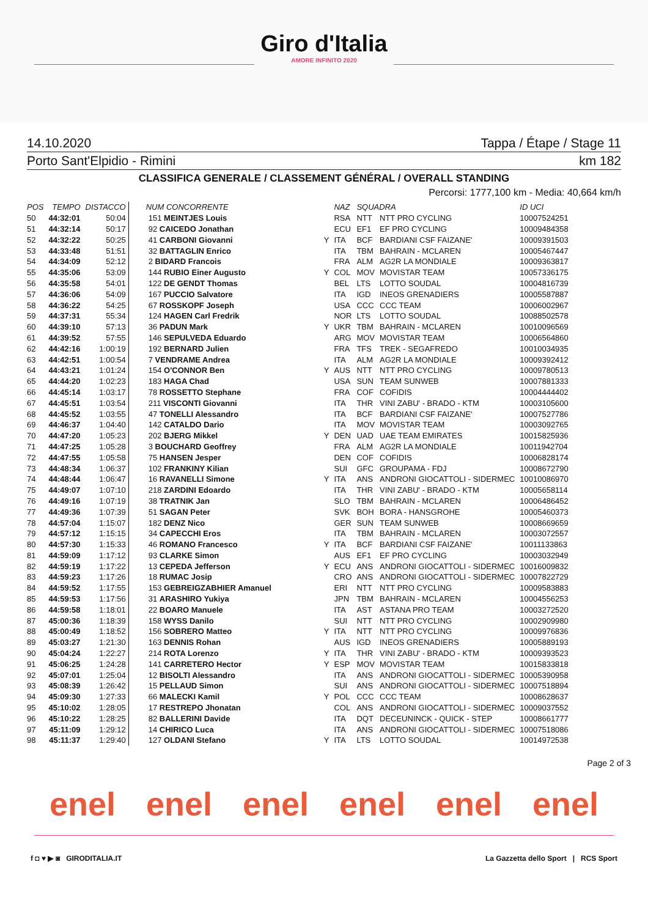Giro d'Italia
AMORE INFINITO 2020
14.10.2020 Tappa / Étape / Stage 11
Porto Sant'Elpidio - Rimini km 182
CLASSIFICA GENERALE / CLASSEMENT GÉNÉRAL / OVERALL STANDING
Percorsi: 1777,100 km - Media: 40,664 km/h
| POS | TEMPO | DISTACCO | NUM CONCORRENTE | | | NAZ | SQUADRA | | ID UCI |
| --- | --- | --- | --- | --- | --- | --- | --- | --- | --- |
| 50 | 44:32:01 | 50:04 | 151 MEINTJES Louis | | | RSA | NTT | NTT PRO CYCLING | 10007524251 |
| 51 | 44:32:14 | 50:17 | 92 CAICEDO Jonathan | | | ECU | EF1 | EF PRO CYCLING | 10009484358 |
| 52 | 44:32:22 | 50:25 | 41 CARBONI Giovanni | | Y | ITA | BCF | BARDIANI CSF FAIZANE' | 10009391503 |
| 53 | 44:33:48 | 51:51 | 32 BATTAGLIN Enrico | | | ITA | TBM | BAHRAIN - MCLAREN | 10005467447 |
| 54 | 44:34:09 | 52:12 | 2 BIDARD Francois | | | FRA | ALM | AG2R LA MONDIALE | 10009363817 |
| 55 | 44:35:06 | 53:09 | 144 RUBIO Einer Augusto | | Y | COL | MOV | MOVISTAR TEAM | 10057336175 |
| 56 | 44:35:58 | 54:01 | 122 DE GENDT Thomas | | | BEL | LTS | LOTTO SOUDAL | 10004816739 |
| 57 | 44:36:06 | 54:09 | 167 PUCCIO Salvatore | | | ITA | IGD | INEOS GRENADIERS | 10005587887 |
| 58 | 44:36:22 | 54:25 | 67 ROSSKOPF Joseph | | | USA | CCC | CCC TEAM | 10006002967 |
| 59 | 44:37:31 | 55:34 | 124 HAGEN Carl Fredrik | | | NOR | LTS | LOTTO SOUDAL | 10088502578 |
| 60 | 44:39:10 | 57:13 | 36 PADUN Mark | | Y | UKR | TBM | BAHRAIN - MCLAREN | 10010096569 |
| 61 | 44:39:52 | 57:55 | 146 SEPULVEDA Eduardo | | | ARG | MOV | MOVISTAR TEAM | 10006564860 |
| 62 | 44:42:16 | 1:00:19 | 192 BERNARD Julien | | | FRA | TFS | TREK - SEGAFREDO | 10010034935 |
| 63 | 44:42:51 | 1:00:54 | 7 VENDRAME Andrea | | | ITA | ALM | AG2R LA MONDIALE | 10009392412 |
| 64 | 44:43:21 | 1:01:24 | 154 O'CONNOR Ben | | Y | AUS | NTT | NTT PRO CYCLING | 10009780513 |
| 65 | 44:44:20 | 1:02:23 | 183 HAGA Chad | | | USA | SUN | TEAM SUNWEB | 10007881333 |
| 66 | 44:45:14 | 1:03:17 | 78 ROSSETTO Stephane | | | FRA | COF | COFIDIS | 10004444402 |
| 67 | 44:45:51 | 1:03:54 | 211 VISCONTI Giovanni | | | ITA | THR | VINI ZABU' - BRADO - KTM | 10003105600 |
| 68 | 44:45:52 | 1:03:55 | 47 TONELLI Alessandro | | | ITA | BCF | BARDIANI CSF FAIZANE' | 10007527786 |
| 69 | 44:46:37 | 1:04:40 | 142 CATALDO Dario | | | ITA | MOV | MOVISTAR TEAM | 10003092765 |
| 70 | 44:47:20 | 1:05:23 | 202 BJERG Mikkel | | Y | DEN | UAD | UAE TEAM EMIRATES | 10015825936 |
| 71 | 44:47:25 | 1:05:28 | 3 BOUCHARD Geoffrey | | | FRA | ALM | AG2R LA MONDIALE | 10011942704 |
| 72 | 44:47:55 | 1:05:58 | 75 HANSEN Jesper | | | DEN | COF | COFIDIS | 10006828174 |
| 73 | 44:48:34 | 1:06:37 | 102 FRANKINY Kilian | | | SUI | GFC | GROUPAMA - FDJ | 10008672790 |
| 74 | 44:48:44 | 1:06:47 | 16 RAVANELLI Simone | | Y | ITA | ANS | ANDRONI GIOCATTOLI - SIDERMEC | 10010086970 |
| 75 | 44:49:07 | 1:07:10 | 218 ZARDINI Edoardo | | | ITA | THR | VINI ZABU' - BRADO - KTM | 10005658114 |
| 76 | 44:49:16 | 1:07:19 | 38 TRATNIK Jan | | | SLO | TBM | BAHRAIN - MCLAREN | 10006486452 |
| 77 | 44:49:36 | 1:07:39 | 51 SAGAN Peter | | | SVK | BOH | BORA - HANSGROHE | 10005460373 |
| 78 | 44:57:04 | 1:15:07 | 182 DENZ Nico | | | GER | SUN | TEAM SUNWEB | 10008669659 |
| 79 | 44:57:12 | 1:15:15 | 34 CAPECCHI Eros | | | ITA | TBM | BAHRAIN - MCLAREN | 10003072557 |
| 80 | 44:57:30 | 1:15:33 | 46 ROMANO Francesco | | Y | ITA | BCF | BARDIANI CSF FAIZANE' | 10011133863 |
| 81 | 44:59:09 | 1:17:12 | 93 CLARKE Simon | | | AUS | EF1 | EF PRO CYCLING | 10003032949 |
| 82 | 44:59:19 | 1:17:22 | 13 CEPEDA Jefferson | | Y | ECU | ANS | ANDRONI GIOCATTOLI - SIDERMEC | 10016009832 |
| 83 | 44:59:23 | 1:17:26 | 18 RUMAC Josip | | | CRO | ANS | ANDRONI GIOCATTOLI - SIDERMEC | 10007822729 |
| 84 | 44:59:52 | 1:17:55 | 153 GEBREIGZABHIER Amanuel | | | ERI | NTT | NTT PRO CYCLING | 10009583883 |
| 85 | 44:59:53 | 1:17:56 | 31 ARASHIRO Yukiya | | | JPN | TBM | BAHRAIN - MCLAREN | 10004556253 |
| 86 | 44:59:58 | 1:18:01 | 22 BOARO Manuele | | | ITA | AST | ASTANA PRO TEAM | 10003272520 |
| 87 | 45:00:36 | 1:18:39 | 158 WYSS Danilo | | | SUI | NTT | NTT PRO CYCLING | 10002909980 |
| 88 | 45:00:49 | 1:18:52 | 156 SOBRERO Matteo | | Y | ITA | NTT | NTT PRO CYCLING | 10009976836 |
| 89 | 45:03:27 | 1:21:30 | 163 DENNIS Rohan | | | AUS | IGD | INEOS GRENADIERS | 10005889193 |
| 90 | 45:04:24 | 1:22:27 | 214 ROTA Lorenzo | | Y | ITA | THR | VINI ZABU' - BRADO - KTM | 10009393523 |
| 91 | 45:06:25 | 1:24:28 | 141 CARRETERO Hector | | Y | ESP | MOV | MOVISTAR TEAM | 10015833818 |
| 92 | 45:07:01 | 1:25:04 | 12 BISOLTI Alessandro | | | ITA | ANS | ANDRONI GIOCATTOLI - SIDERMEC | 10005390958 |
| 93 | 45:08:39 | 1:26:42 | 15 PELLAUD Simon | | | SUI | ANS | ANDRONI GIOCATTOLI - SIDERMEC | 10007518894 |
| 94 | 45:09:30 | 1:27:33 | 66 MALECKI Kamil | | Y | POL | CCC | CCC TEAM | 10008628637 |
| 95 | 45:10:02 | 1:28:05 | 17 RESTREPO Jhonatan | | | COL | ANS | ANDRONI GIOCATTOLI - SIDERMEC | 10009037552 |
| 96 | 45:10:22 | 1:28:25 | 82 BALLERINI Davide | | | ITA | DQT | DECEUNINCK - QUICK - STEP | 10008661777 |
| 97 | 45:11:09 | 1:29:12 | 14 CHIRICO Luca | | | ITA | ANS | ANDRONI GIOCATTOLI - SIDERMEC | 10007518086 |
| 98 | 45:11:37 | 1:29:40 | 127 OLDANI Stefano | | Y | ITA | LTS | LOTTO SOUDAL | 10014972538 |
Page 2 of 3
enel enel enel enel enel enel
f ◘ ♥ ▶ ◙ GIRODITALIA.IT La Gazzetta dello Sport | RCS Sport